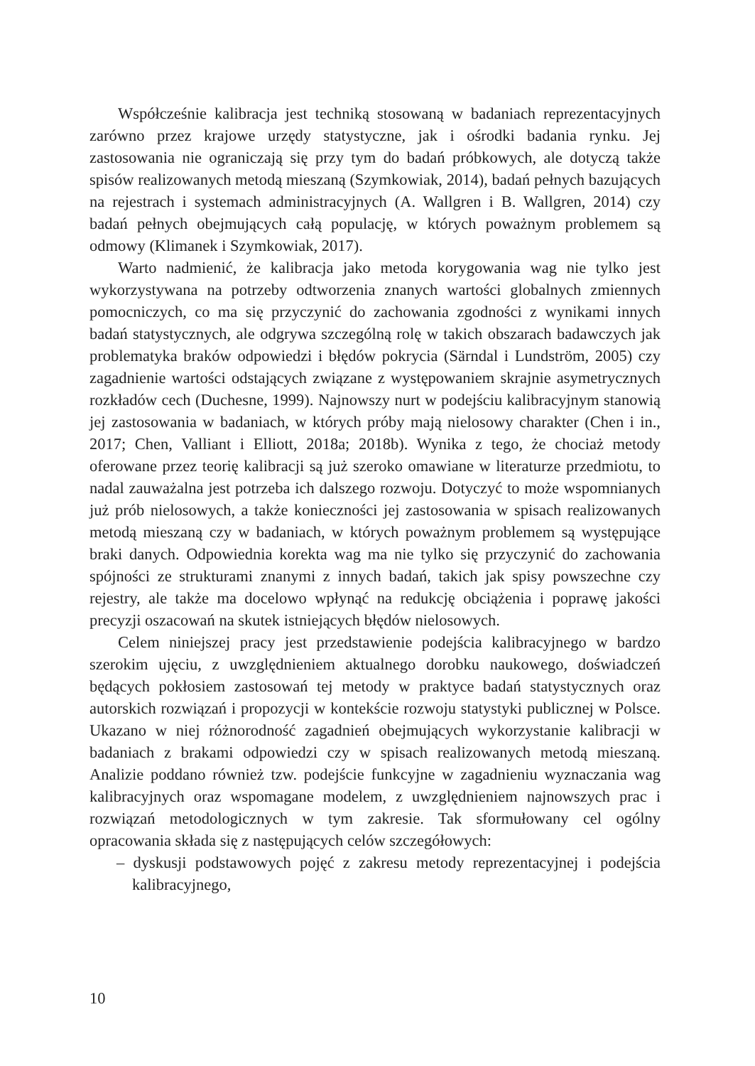Współcześnie kalibracja jest techniką stosowaną w badaniach reprezentacyjnych zarówno przez krajowe urzędy statystyczne, jak i ośrodki badania rynku. Jej zastosowania nie ograniczają się przy tym do badań próbkowych, ale dotyczą także spisów realizowanych metodą mieszaną (Szymkowiak, 2014), badań pełnych bazujących na rejestrach i systemach administracyjnych (A. Wallgren i B. Wallgren, 2014) czy badań pełnych obejmujących całą populację, w których poważnym problemem są odmowy (Klimanek i Szymkowiak, 2017).
Warto nadmienić, że kalibracja jako metoda korygowania wag nie tylko jest wykorzystywana na potrzeby odtworzenia znanych wartości globalnych zmiennych pomocniczych, co ma się przyczynić do zachowania zgodności z wynikami innych badań statystycznych, ale odgrywa szczególną rolę w takich obszarach badawczych jak problematyka braków odpowiedzi i błędów pokrycia (Särndal i Lundström, 2005) czy zagadnienie wartości odstających związane z występowaniem skrajnie asymetrycznych rozkładów cech (Duchesne, 1999). Najnowszy nurt w podejściu kalibracyjnym stanowią jej zastosowania w badaniach, w których próby mają nielosowy charakter (Chen i in., 2017; Chen, Valliant i Elliott, 2018a; 2018b). Wynika z tego, że chociaż metody oferowane przez teorię kalibracji są już szeroko omawiane w literaturze przedmiotu, to nadal zauważalna jest potrzeba ich dalszego rozwoju. Dotyczyć to może wspomnianych już prób nielosowych, a także konieczności jej zastosowania w spisach realizowanych metodą mieszaną czy w badaniach, w których poważnym problemem są występujące braki danych. Odpowiednia korekta wag ma nie tylko się przyczynić do zachowania spójności ze strukturami znanymi z innych badań, takich jak spisy powszechne czy rejestry, ale także ma docelowo wpłynąć na redukcję obciążenia i poprawę jakości precyzji oszacowań na skutek istniejących błędów nielosowych.
Celem niniejszej pracy jest przedstawienie podejścia kalibracyjnego w bardzo szerokim ujęciu, z uwzględnieniem aktualnego dorobku naukowego, doświadczeń będących pokłosiem zastosowań tej metody w praktyce badań statystycznych oraz autorskich rozwiązań i propozycji w kontekście rozwoju statystyki publicznej w Polsce. Ukazano w niej różnorodność zagadnień obejmujących wykorzystanie kalibracji w badaniach z brakami odpowiedzi czy w spisach realizowanych metodą mieszaną. Analizie poddano również tzw. podejście funkcyjne w zagadnieniu wyznaczania wag kalibracyjnych oraz wspomagane modelem, z uwzględnieniem najnowszych prac i rozwiązań metodologicznych w tym zakresie. Tak sformułowany cel ogólny opracowania składa się z następujących celów szczegółowych:
– dyskusji podstawowych pojęć z zakresu metody reprezentacyjnej i podejścia kalibracyjnego,
10